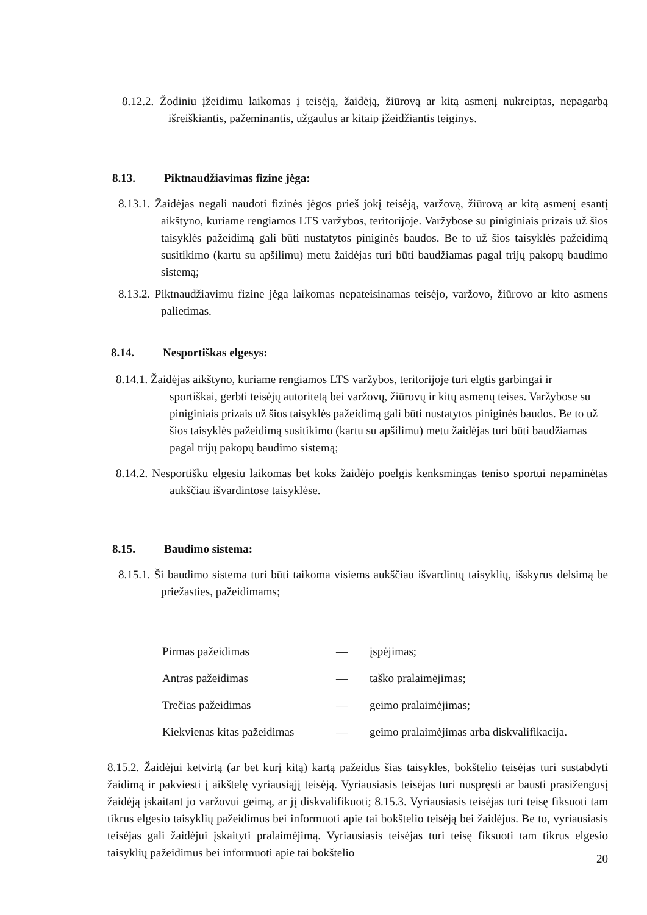8.12.2. Žodiniu įžeidimu laikomas į teisėją, žaidėją, žiūrovą ar kitą asmenį nukreiptas, nepagarbą išreiškiantis, pažeminantis, užgaulus ar kitaip įžeidžiantis teiginys.
8.13. Piktnaudžiavimas fizine jėga:
8.13.1. Žaidėjas negali naudoti fizinės jėgos prieš jokį teisėją, varžovą, žiūrovą ar kitą asmenį esantį aikštyno, kuriame rengiamos LTS varžybos, teritorijoje. Varžybose su piniginiais prizais už šios taisyklės pažeidimą gali būti nustatytos piniginės baudos. Be to už šios taisyklės pažeidimą susitikimo (kartu su apšilimu) metu žaidėjas turi būti baudžiamas pagal trijų pakopų baudimo sistemą;
8.13.2. Piktnaudžiavimu fizine jėga laikomas nepateisinamas teisėjo, varžovo, žiūrovo ar kito asmens palietimas.
8.14. Nesportiškas elgesys:
8.14.1. Žaidėjas aikštyno, kuriame rengiamos LTS varžybos, teritorijoje turi elgtis garbingai ir sportiškai, gerbti teisėjų autoritetą bei varžovų, žiūrovų ir kitų asmenų teises. Varžybose su piniginiais prizais už šios taisyklės pažeidimą gali būti nustatytos piniginės baudos. Be to už šios taisyklės pažeidimą susitikimo (kartu su apšilimu) metu žaidėjas turi būti baudžiamas pagal trijų pakopų baudimo sistemą;
8.14.2. Nesportišku elgesiu laikomas bet koks žaidėjo poelgis kenksmingas teniso sportui nepaminėtas aukščiau išvardintose taisyklėse.
8.15. Baudimo sistema:
8.15.1. Ši baudimo sistema turi būti taikoma visiems aukščiau išvardintų taisyklių, išskyrus delsimą be priežasties, pažeidimams;
| Pirmas pažeidimas | — | įspėjimas; |
| Antras pažeidimas | — | taško pralaimėjimas; |
| Trečias pažeidimas | — | geimo pralaimėjimas; |
| Kiekvienas kitas pažeidimas | — | geimo pralaimėjimas arba diskvalifikacija. |
8.15.2. Žaidėjui ketvirtą (ar bet kurį kitą) kartą pažeidus šias taisykles, bokštelio teisėjas turi sustabdyti žaidimą ir pakviesti į aikštelę vyriausiąjį teisėją. Vyriausiasis teisėjas turi nuspręsti ar bausti prasižengusį žaidėją įskaitant jo varžovui geimą, ar jį diskvalifikuoti; 8.15.3. Vyriausiasis teisėjas turi teisę fiksuoti tam tikrus elgesio taisyklių pažeidimus bei informuoti apie tai bokštelio teisėją bei žaidėjus. Be to, vyriausiasis teisėjas gali žaidėjui įskaityti pralaimėjimą. Vyriausiasis teisėjas turi teisę fiksuoti tam tikrus elgesio taisyklių pažeidimus bei informuoti apie tai bokštelio
20